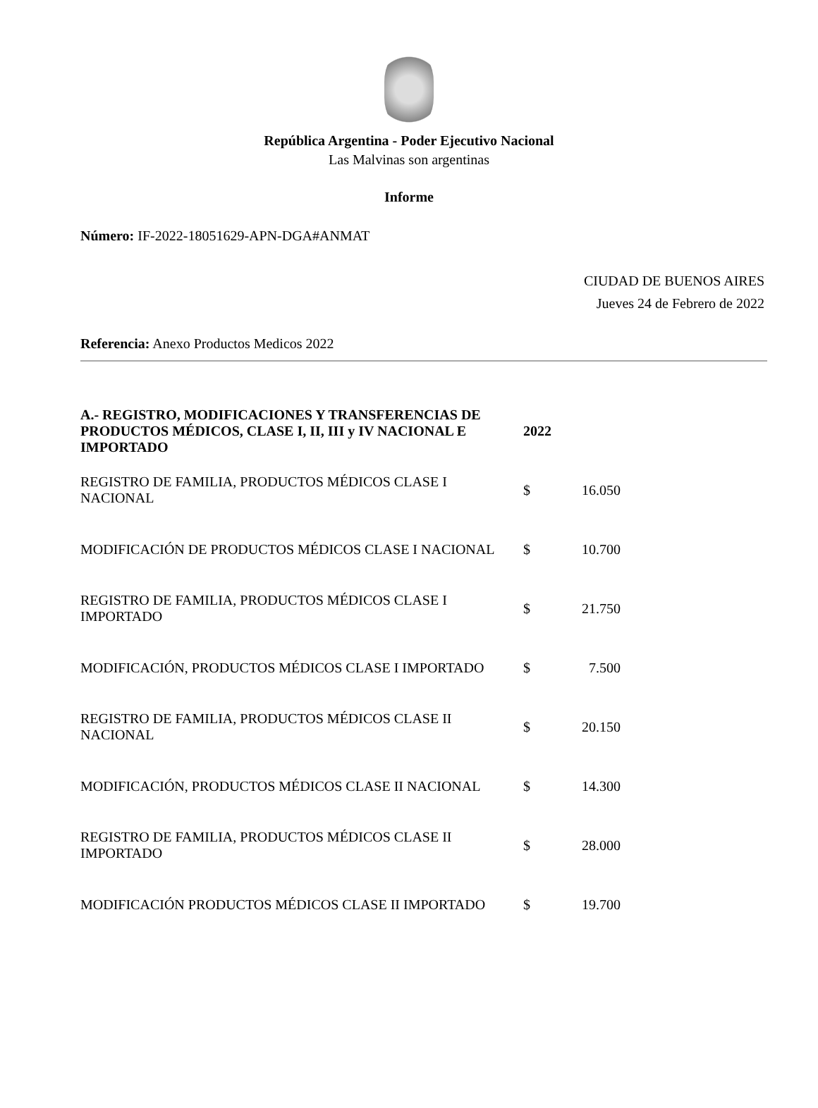República Argentina - Poder Ejecutivo Nacional
Las Malvinas son argentinas
Informe
Número: IF-2022-18051629-APN-DGA#ANMAT
CIUDAD DE BUENOS AIRES
Jueves 24 de Febrero de 2022
Referencia: Anexo Productos Medicos 2022
| A.- REGISTRO, MODIFICACIONES Y TRANSFERENCIAS DE PRODUCTOS MÉDICOS, CLASE I, II, III y IV NACIONAL E IMPORTADO | 2022 | |
| --- | --- | --- |
| REGISTRO DE FAMILIA, PRODUCTOS MÉDICOS CLASE I NACIONAL | $ | 16.050 |
| MODIFICACIÓN DE PRODUCTOS MÉDICOS CLASE I NACIONAL | $ | 10.700 |
| REGISTRO DE FAMILIA, PRODUCTOS MÉDICOS CLASE I IMPORTADO | $ | 21.750 |
| MODIFICACIÓN, PRODUCTOS MÉDICOS CLASE I IMPORTADO | $ | 7.500 |
| REGISTRO DE FAMILIA, PRODUCTOS MÉDICOS CLASE II NACIONAL | $ | 20.150 |
| MODIFICACIÓN, PRODUCTOS MÉDICOS CLASE II NACIONAL | $ | 14.300 |
| REGISTRO DE FAMILIA, PRODUCTOS MÉDICOS CLASE II IMPORTADO | $ | 28.000 |
| MODIFICACIÓN PRODUCTOS MÉDICOS CLASE II IMPORTADO | $ | 19.700 |